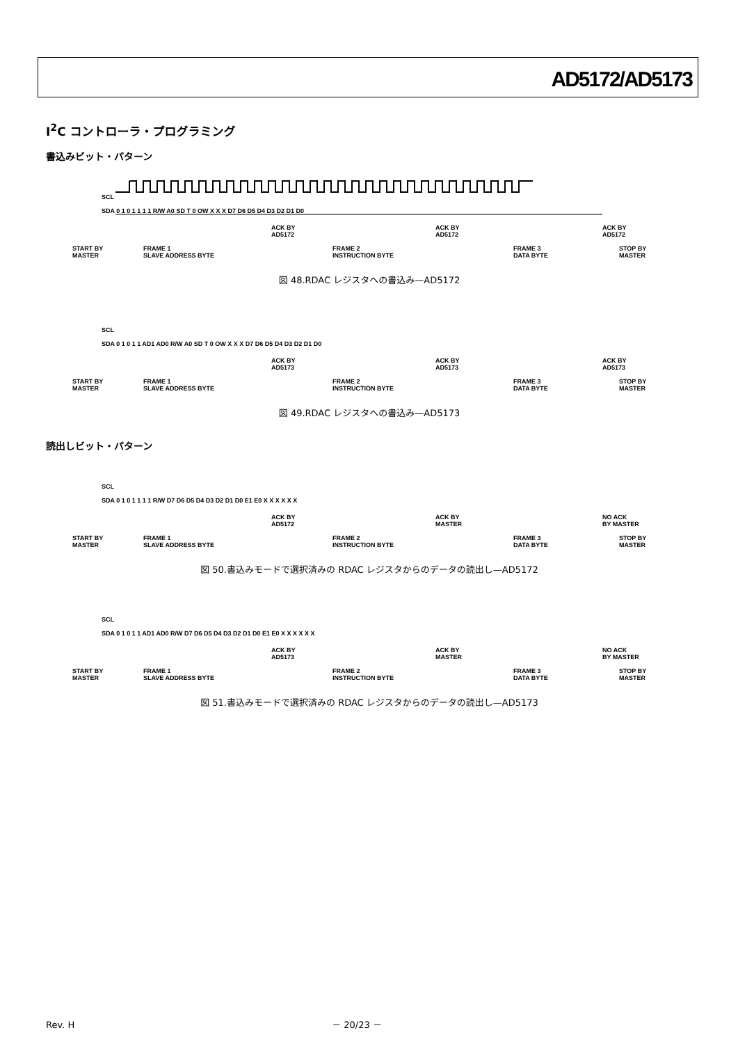AD5172/AD5173
I<sup>2</sup>C コントローラ・プログラミング
書込みビット・パターン
SCL
SDA 0 1 0 1 1 1 1 R/W A0 SD T 0 OW X X X D7 D6 D5 D4 D3 D2 D1 D0
ACK BY
AD5172
ACK BY
AD5172
ACK BY
AD5172
START BY
MASTER
FRAME 1
SLAVE ADDRESS BYTE
FRAME 2
INSTRUCTION BYTE
FRAME 3
DATA BYTE
STOP BY
MASTER
図 48.RDAC レジスタへの書込み—AD5172
SCL
SDA 0 1 0 1 1 AD1 AD0 R/W A0 SD T 0 OW X X X D7 D6 D5 D4 D3 D2 D1 D0
ACK BY
AD5173
ACK BY
AD5173
ACK BY
AD5173
START BY
MASTER
FRAME 1
SLAVE ADDRESS BYTE
FRAME 2
INSTRUCTION BYTE
FRAME 3
DATA BYTE
STOP BY
MASTER
図 49.RDAC レジスタへの書込み—AD5173
読出しビット・パターン
SCL
SDA 0 1 0 1 1 1 1 R/W D7 D6 D5 D4 D3 D2 D1 D0 E1 E0 X X X X X X
ACK BY
AD5172
ACK BY
MASTER
NO ACK
BY MASTER
START BY
MASTER
FRAME 1
SLAVE ADDRESS BYTE
FRAME 2
INSTRUCTION BYTE
FRAME 3
DATA BYTE
STOP BY
MASTER
図 50.書込みモードで選択済みの RDAC レジスタからのデータの読出し—AD5172
SCL
SDA 0 1 0 1 1 AD1 AD0 R/W D7 D6 D5 D4 D3 D2 D1 D0 E1 E0 X X X X X X
ACK BY
AD5173
ACK BY
MASTER
NO ACK
BY MASTER
START BY
MASTER
FRAME 1
SLAVE ADDRESS BYTE
FRAME 2
INSTRUCTION BYTE
FRAME 3
DATA BYTE
STOP BY
MASTER
図 51.書込みモードで選択済みの RDAC レジスタからのデータの読出し—AD5173
Rev. H － 20/23 －